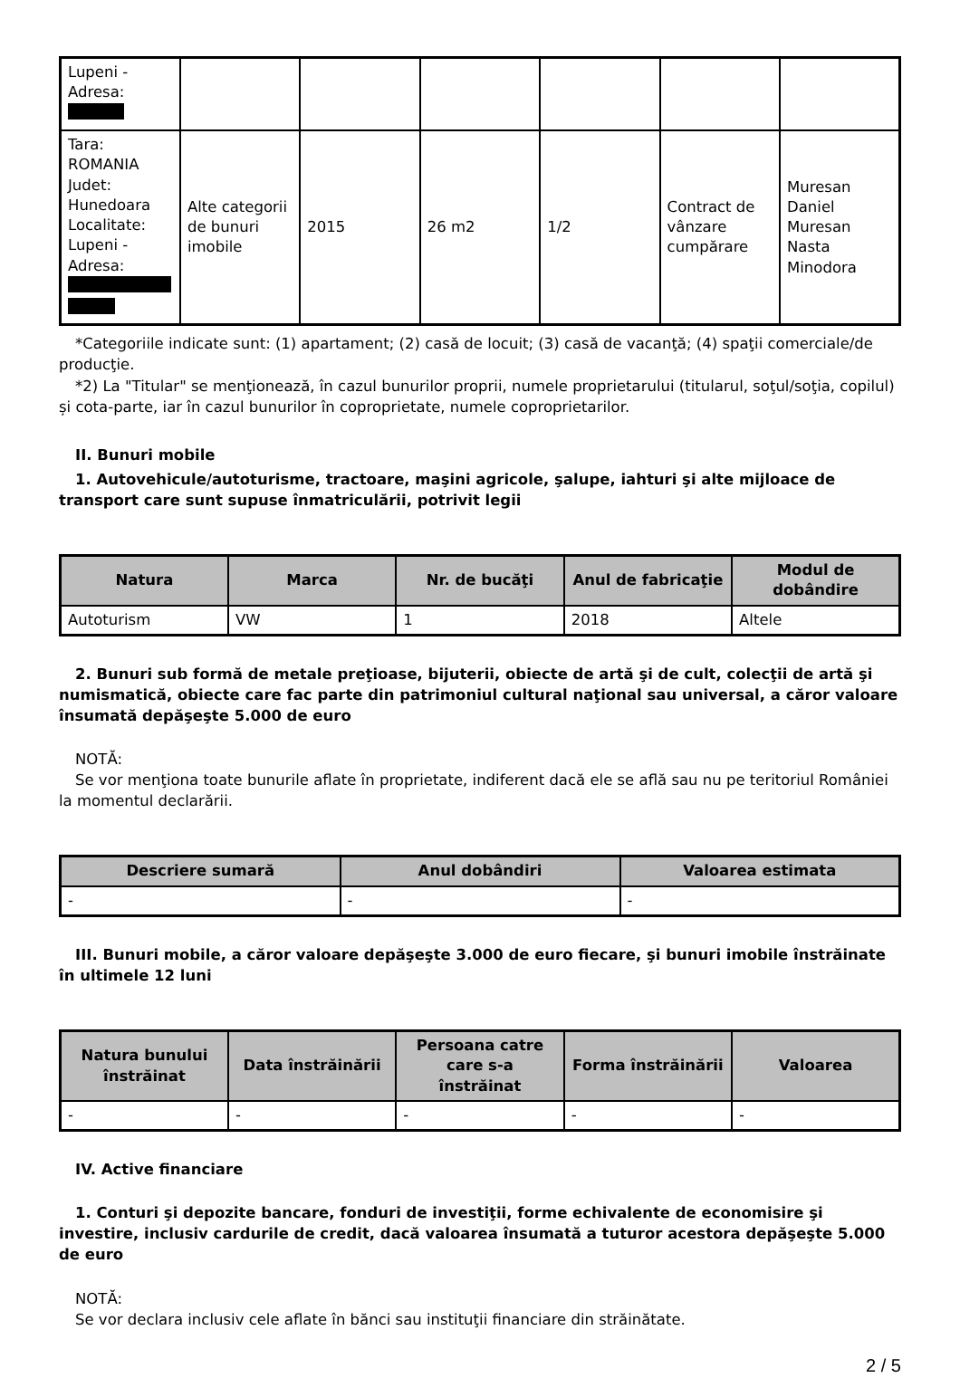| Lupeni - Adresa: | | | | | | |
| Tara: ROMANIA Judet: Hunedoara Localitate: Lupeni - Adresa: | Alte categorii de bunuri imobile | 2015 | 26 m2 | 1/2 | Contract de vânzare cumpărare | Muresan Daniel Muresan Nasta Minodora |
*Categoriile indicate sunt: (1) apartament; (2) casă de locuit; (3) casă de vacanţă; (4) spaţii comerciale/de producţie.
*2) La "Titular" se menţionează, în cazul bunurilor proprii, numele proprietarului (titularul, soţul/soţia, copilul) și cota-parte, iar în cazul bunurilor în coproprietate, numele coproprietarilor.
II. Bunuri mobile
1. Autovehicule/autoturisme, tractoare, maşini agricole, şalupe, iahturi şi alte mijloace de transport care sunt supuse înmatriculării, potrivit legii
| Natura | Marca | Nr. de bucăţi | Anul de fabricaţie | Modul de dobândire |
| --- | --- | --- | --- | --- |
| Autoturism | VW | 1 | 2018 | Altele |
2. Bunuri sub formă de metale preţioase, bijuterii, obiecte de artă şi de cult, colecţii de artă şi numismatică, obiecte care fac parte din patrimoniul cultural naţional sau universal, a căror valoare însumată depăşeşte 5.000 de euro
NOTĂ:
Se vor menţiona toate bunurile aflate în proprietate, indiferent dacă ele se află sau nu pe teritoriul României la momentul declarării.
| Descriere sumară | Anul dobândiri | Valoarea estimata |
| --- | --- | --- |
| - | - | - |
III. Bunuri mobile, a căror valoare depăşeşte 3.000 de euro fiecare, şi bunuri imobile înstrăinate în ultimele 12 luni
| Natura bunului înstrăinat | Data înstrăinării | Persoana catre care s-a înstrăinat | Forma înstrăinării | Valoarea |
| --- | --- | --- | --- | --- |
| - | - | - | - | - |
IV. Active financiare
1. Conturi şi depozite bancare, fonduri de investiţii, forme echivalente de economisire şi investire, inclusiv cardurile de credit, dacă valoarea însumată a tuturor acestora depăşeşte 5.000 de euro
NOTĂ:
Se vor declara inclusiv cele aflate în bănci sau instituţii financiare din străinătate.
2 / 5